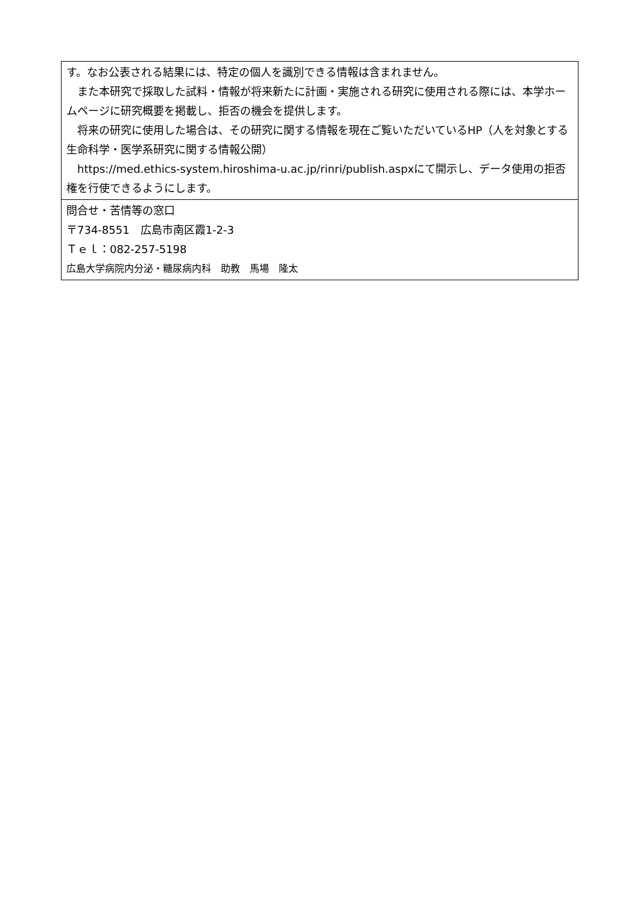| す。なお公表される結果には、特定の個人を識別できる情報は含まれません。 また本研究で採取した試料・情報が将来新たに計画・実施される研究に使用される際には、本学ホームページに研究概要を掲載し、拒否の機会を提供します。 将来の研究に使用した場合は、その研究に関する情報を現在ご覧いただいているHP（人を対象とする生命科学・医学系研究に関する情報公開） https://med.ethics-system.hiroshima-u.ac.jp/rinri/publish.aspxにて開示し、データ使用の拒否権を行使できるようにします。 |
| 問合せ・苦情等の窓口 〒734-8551 広島市南区霞1-2-3 Ｔｅｌ：082-257-5198 広島大学病院内分泌・糖尿病内科 助教 馬場 隆太 |